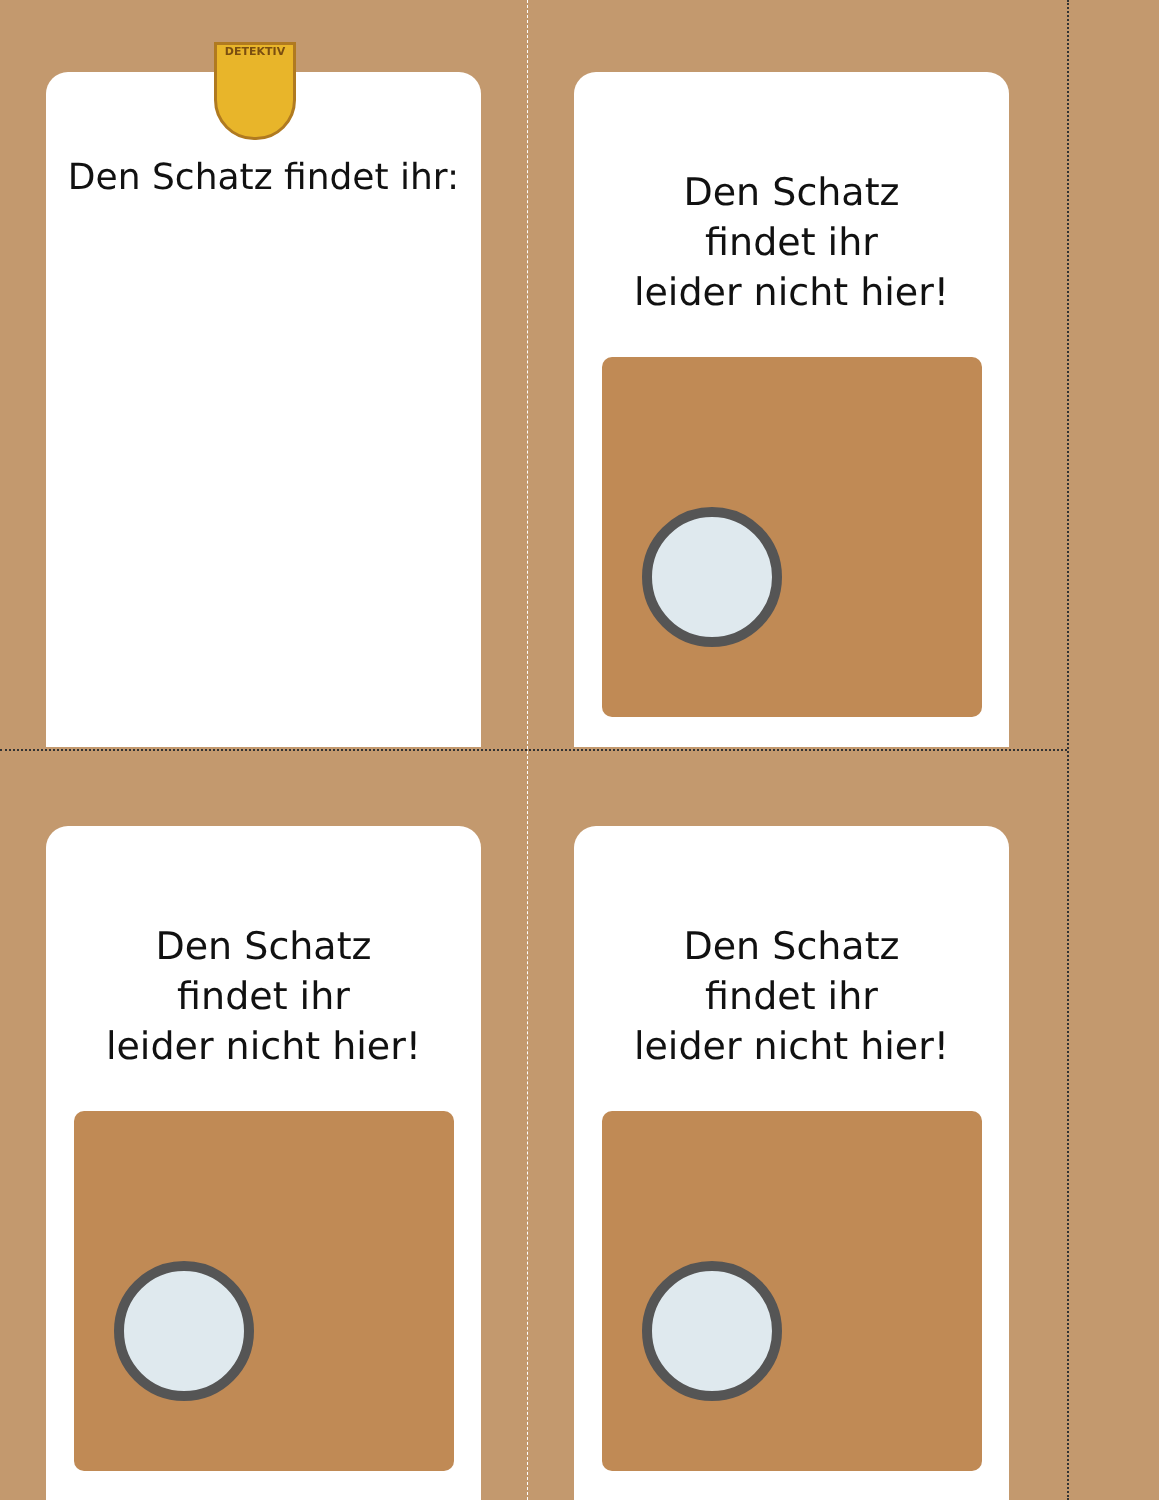Den Schatz findet ihr:
DETEKTIV
Den Schatz
findet ihr
leider nicht hier!
Den Schatz
findet ihr
leider nicht hier!
Den Schatz
findet ihr
leider nicht hier!